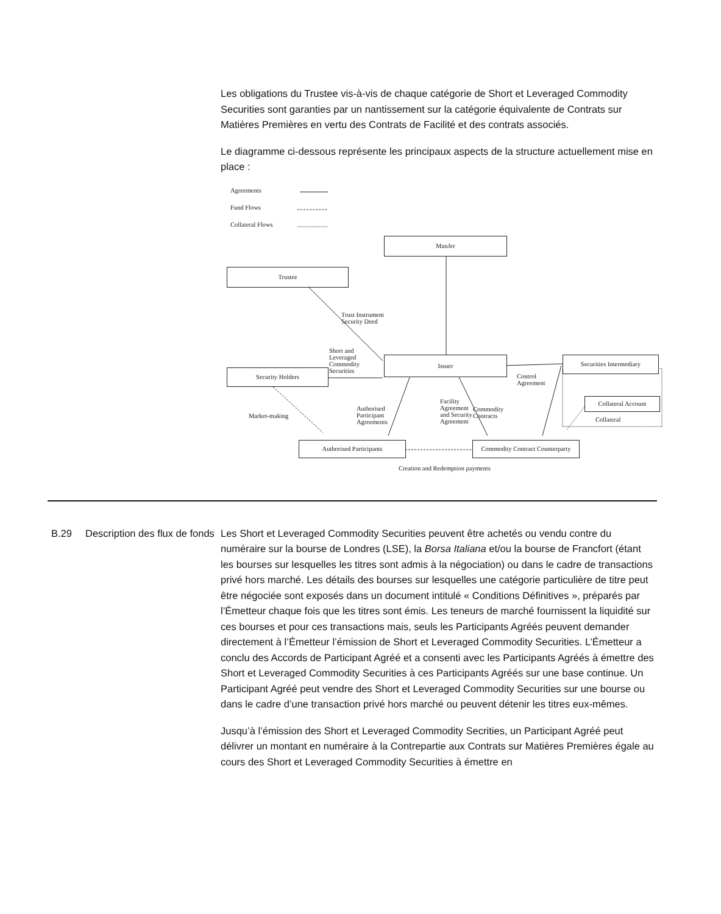Les obligations du Trustee vis-à-vis de chaque catégorie de Short et Leveraged Commodity Securities sont garanties par un nantissement sur la catégorie équivalente de Contrats sur Matières Premières en vertu des Contrats de Facilité et des contrats associés.
Le diagramme ci-dessous représente les principaux aspects de la structure actuellement mise en place :
Agreements
Fund Flows
Collateral Flows
ManJer
Trustee
Trust Instrument
Security Deed
Short and
Leveraged
Commodity
Securities
Security Holders
Issuer
Control
Agreement
Securities Intermediary
Collateral Account
Collateral
Market-making
Authorised
Participant
Agreements
Facility
Agreement
and Security
Agreement
Commodity
Contracts
Authorised Participants
Commodity Contract Counterparty
Creation and Redemption payments
B.29 Description des flux de fonds
Les Short et Leveraged Commodity Securities peuvent être achetés ou vendu contre du numéraire sur la bourse de Londres (LSE), la Borsa Italiana et/ou la bourse de Francfort (étant les bourses sur lesquelles les titres sont admis à la négociation) ou dans le cadre de transactions privé hors marché. Les détails des bourses sur lesquelles une catégorie particulière de titre peut être négociée sont exposés dans un document intitulé « Conditions Définitives », préparés par l’Émetteur chaque fois que les titres sont émis. Les teneurs de marché fournissent la liquidité sur ces bourses et pour ces transactions mais, seuls les Participants Agréés peuvent demander directement à l’Émetteur l’émission de Short et Leveraged Commodity Securities. L’Émetteur a conclu des Accords de Participant Agréé et a consenti avec les Participants Agréés à émettre des Short et Leveraged Commodity Securities à ces Participants Agréés sur une base continue. Un Participant Agréé peut vendre des Short et Leveraged Commodity Securities sur une bourse ou dans le cadre d’une transaction privé hors marché ou peuvent détenir les titres eux-mêmes.
Jusqu’à l’émission des Short et Leveraged Commodity Secrities, un Participant Agréé peut délivrer un montant en numéraire à la Contrepartie aux Contrats sur Matières Premières égale au cours des Short et Leveraged Commodity Securities à émettre en